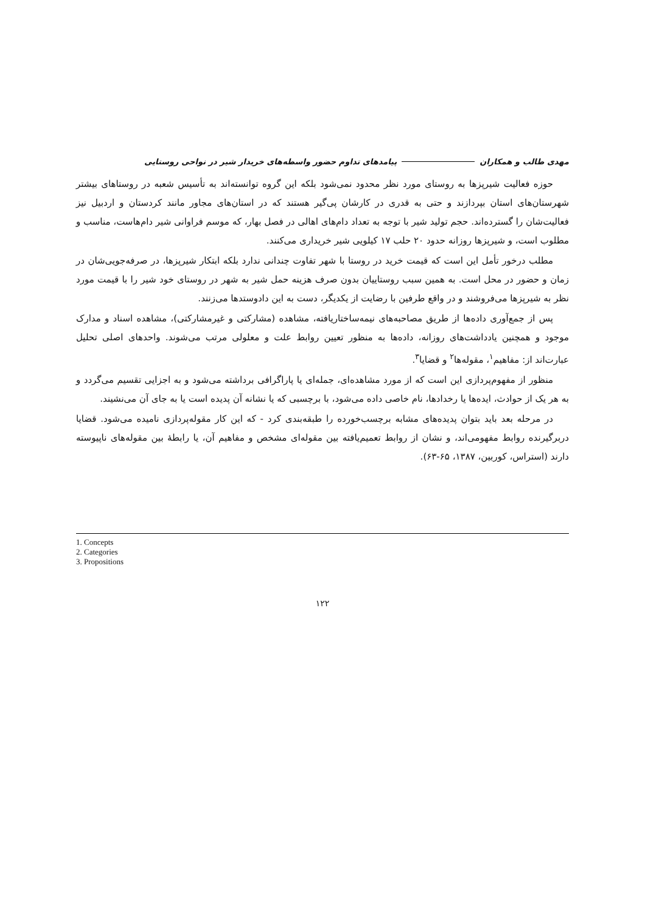مهدی طالب و همکاران پیامدهای تداوم حضور واسطه‌های خریدار شیر در نواحی روستایی
حوزه فعالیت شیرپزها به روستای مورد نظر محدود نمی‌شود بلکه این گروه توانسته‌اند به تأسیس شعبه در روستاهای بیشتر شهرستان‌های استان بپردازند و حتی به قدری در کارشان پی‌گیر هستند که در استان‌های مجاور مانند کردستان و اردبیل نیز فعالیت‌شان را گسترده‌اند. حجم تولید شیر با توجه به تعداد دام‌های اهالی در فصل بهار، که موسم فراوانی شیر دام‌هاست، مناسب و مطلوب است، و شیرپزها روزانه حدود ۲۰ حلب ۱۷ کیلویی شیر خریداری می‌کنند.
مطلب درخور تأمل این است که قیمت خرید در روستا با شهر تفاوت چندانی ندارد بلکه ابتکار شیرپزها، در صرفه‌جویی‌شان در زمان و حضور در محل است. به همین سبب روستاییان بدون صرف هزینه حمل شیر به شهر در روستای خود شیر را با قیمت مورد نظر به شیرپزها می‌فروشند و در واقع طرفین با رضایت از یکدیگر، دست به این دادوستدها می‌زنند.
پس از جمع‌آوری داده‌ها از طریق مصاحبه‌های نیمه‌ساختاریافته، مشاهده (مشارکتی و غیرمشارکتی)، مشاهده اسناد و مدارک موجود و همچنین یادداشت‌های روزانه، داده‌ها به منظور تعیین روابط علت و معلولی مرتب می‌شوند. واحدهای اصلی تحلیل عبارت‌اند از: مفاهیم<sup>۱</sup>، مقوله‌ها<sup>۲</sup> و قضایا<sup>۳</sup>.
منظور از مفهوم‌پردازی این است که از مورد مشاهده‌ای، جمله‌ای یا پاراگرافی برداشته می‌شود و به اجزایی تقسیم می‌گردد و به هر یک از حوادث، ایده‌ها یا رخدادها، نام خاصی داده می‌شود، با برچسبی که یا نشانه آن پدیده است یا به جای آن می‌نشیند.
در مرحله بعد باید بتوان پدیده‌های مشابه برچسب‌خورده را طبقه‌بندی کرد - که این کار مقوله‌پردازی نامیده می‌شود. قضایا دربرگیرنده روابط مفهومی‌اند، و نشان از روابط تعمیم‌یافته بین مقوله‌ای مشخص و مفاهیم آن، یا رابطهٔ بین مقوله‌های ناپیوسته دارند (استراس، کوربین، ۱۳۸۷، ۶۵-۶۳).
1. Concepts
2. Categories
3. Propositions
۱۲۲